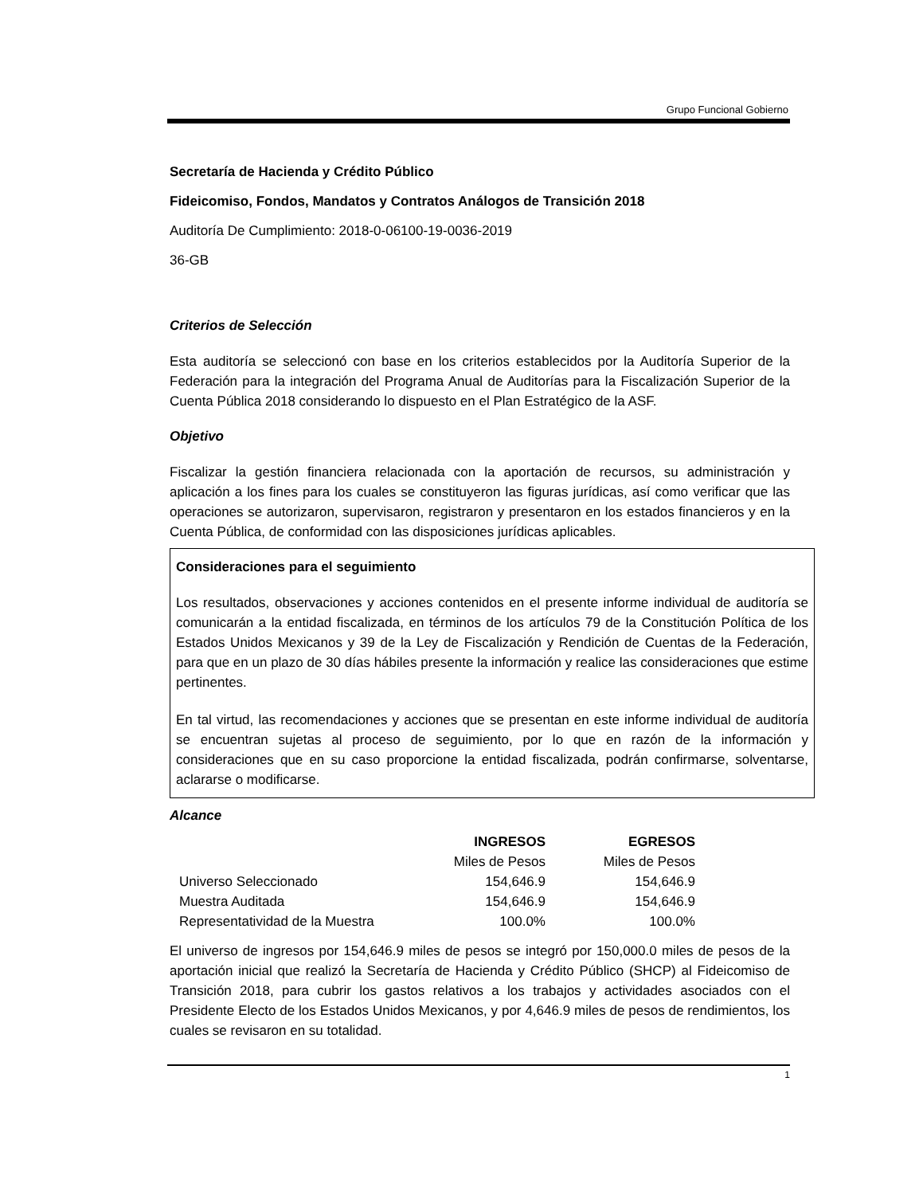Grupo Funcional Gobierno
Secretaría de Hacienda y Crédito Público
Fideicomiso, Fondos, Mandatos y Contratos Análogos de Transición 2018
Auditoría De Cumplimiento: 2018-0-06100-19-0036-2019
36-GB
Criterios de Selección
Esta auditoría se seleccionó con base en los criterios establecidos por la Auditoría Superior de la Federación para la integración del Programa Anual de Auditorías para la Fiscalización Superior de la Cuenta Pública 2018 considerando lo dispuesto en el Plan Estratégico de la ASF.
Objetivo
Fiscalizar la gestión financiera relacionada con la aportación de recursos, su administración y aplicación a los fines para los cuales se constituyeron las figuras jurídicas, así como verificar que las operaciones se autorizaron, supervisaron, registraron y presentaron en los estados financieros y en la Cuenta Pública, de conformidad con las disposiciones jurídicas aplicables.
Consideraciones para el seguimiento
Los resultados, observaciones y acciones contenidos en el presente informe individual de auditoría se comunicarán a la entidad fiscalizada, en términos de los artículos 79 de la Constitución Política de los Estados Unidos Mexicanos y 39 de la Ley de Fiscalización y Rendición de Cuentas de la Federación, para que en un plazo de 30 días hábiles presente la información y realice las consideraciones que estime pertinentes.
En tal virtud, las recomendaciones y acciones que se presentan en este informe individual de auditoría se encuentran sujetas al proceso de seguimiento, por lo que en razón de la información y consideraciones que en su caso proporcione la entidad fiscalizada, podrán confirmarse, solventarse, aclararse o modificarse.
Alcance
| | INGRESOS | EGRESOS |
| --- | --- | --- |
| | Miles de Pesos | Miles de Pesos |
| Universo Seleccionado | 154,646.9 | 154,646.9 |
| Muestra Auditada | 154,646.9 | 154,646.9 |
| Representatividad de la Muestra | 100.0% | 100.0% |
El universo de ingresos por 154,646.9 miles de pesos se integró por 150,000.0 miles de pesos de la aportación inicial que realizó la Secretaría de Hacienda y Crédito Público (SHCP) al Fideicomiso de Transición 2018, para cubrir los gastos relativos a los trabajos y actividades asociados con el Presidente Electo de los Estados Unidos Mexicanos, y por 4,646.9 miles de pesos de rendimientos, los cuales se revisaron en su totalidad.
1